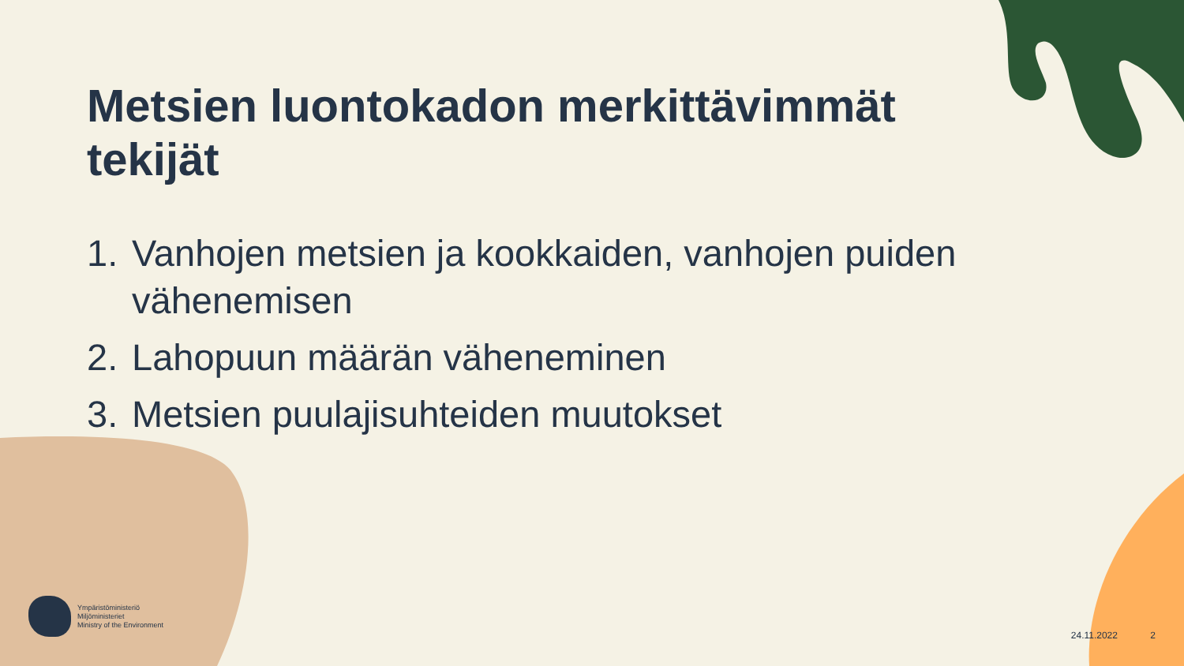Metsien luontokadon merkittävimmät tekijät
1. Vanhojen metsien ja kookkaiden, vanhojen puiden vähenemisen
2. Lahopuun määrän väheneminen
3. Metsien puulajisuhteiden muutokset
Ympäristöministeriö
Miljöministeriet
Ministry of the Environment
24.11.2022 2